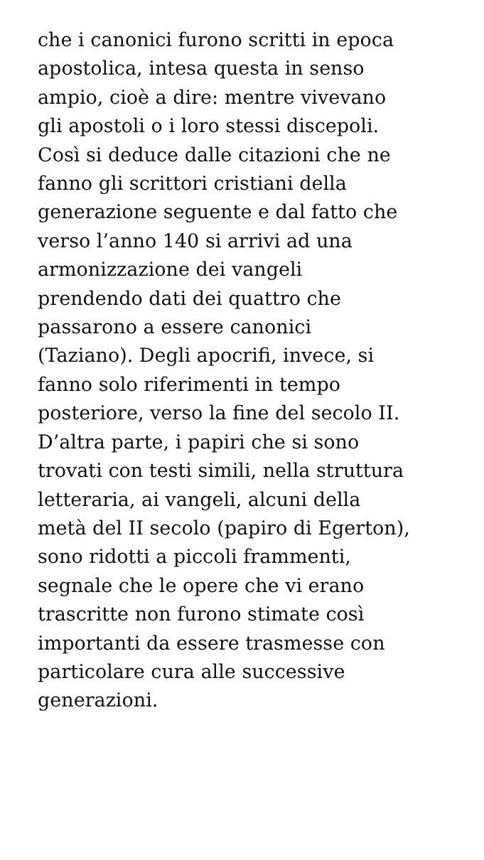che i canonici furono scritti in epoca
apostolica, intesa questa in senso
ampio, cioè a dire: mentre vivevano
gli apostoli o i loro stessi discepoli.
Così si deduce dalle citazioni che ne
fanno gli scrittori cristiani della
generazione seguente e dal fatto che
verso l’anno 140 si arrivi ad una
armonizzazione dei vangeli
prendendo dati dei quattro che
passarono a essere canonici
(Taziano). Degli apocrifi, invece, si
fanno solo riferimenti in tempo
posteriore, verso la fine del secolo II.
D’altra parte, i papiri che si sono
trovati con testi simili, nella struttura
letteraria, ai vangeli, alcuni della
metà del II secolo (papiro di Egerton),
sono ridotti a piccoli frammenti,
segnale che le opere che vi erano
trascritte non furono stimate così
importanti da essere trasmesse con
particolare cura alle successive
generazioni.